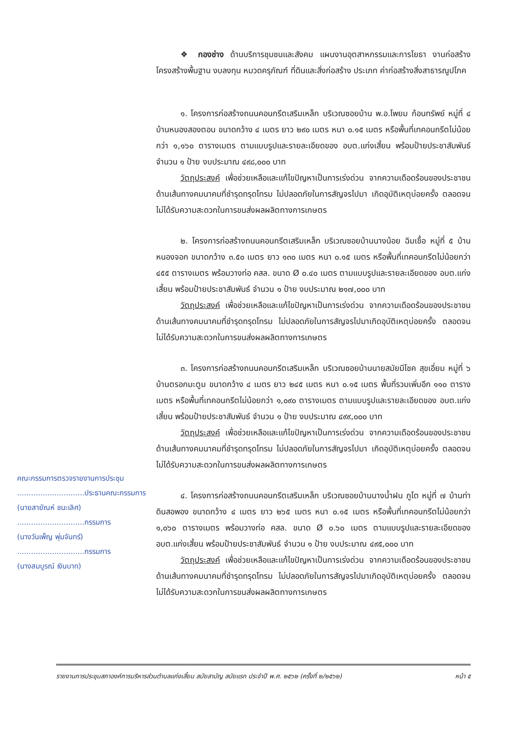❖ กองช่าง ด้านบริการชุมชนและสังคม แผนงานอุตสาหกรรมและการโยธา งานก่อสร้างโครงสร้างพื้นฐาน งบลงทุน หมวดครุภัณฑ์ ที่ดินและสิ่งก่อสร้าง ประเภท ค่าก่อสร้างสิ่งสาธารณูปโภค
๑. โครงการก่อสร้างถนนคอนกรีตเสริมเหล็ก บริเวณซอยบ้าน พ.อ.โพยม ก้อนทรัพย์ หมู่ที่ ๔ บ้านหนองสองตอน ขนาดกว้าง ๔ เมตร ยาว ๒๙๐ เมตร หนา ๐.๑๕ เมตร หรือพื้นที่เทคอนกรีตไม่น้อยกว่า ๑,๑๖๐ ตารางเมตร ตามแบบรูปและรายละเอียดของ อบต.แก่งเสี้ยน พร้อมป้ายประชาสัมพันธ์ จำนวน ๑ ป้าย งบประมาณ ๔๙๘,๐๐๐ บาท
วัตถุประสงค์ เพื่อช่วยเหลือและแก้ไขปัญหาเป็นการเร่งด่วน จากความเดือดร้อนของประชาชนด้านเส้นทางคมนาคมที่ชำรุดทรุดโทรม ไม่ปลอดภัยในการสัญจรไปมา เกิดอุบัติเหตุบ่อยครั้ง ตลอดจนไม่ได้รับความสะดวกในการขนส่งผลผลิตทางการเกษตร
๒. โครงการก่อสร้างถนนคอนกรีตเสริมเหล็ก บริเวณซอยบ้านนางน้อย ฉิมเชื้อ หมู่ที่ ๕ บ้านหนองจอก ขนาดกว้าง ๓.๕๐ เมตร ยาว ๑๓๐ เมตร หนา ๐.๑๕ เมตร หรือพื้นที่เทคอนกรีตไม่น้อยกว่า ๔๕๕ ตารางเมตร พร้อมวางท่อ คสล. ขนาด Ø ๐.๔๐ เมตร ตามแบบรูปและรายละเอียดของ อบต.แก่งเสี้ยน พร้อมป้ายประชาสัมพันธ์ จำนวน ๑ ป้าย งบประมาณ ๒๑๗,๐๐๐ บาท
วัตถุประสงค์ เพื่อช่วยเหลือและแก้ไขปัญหาเป็นการเร่งด่วน จากความเดือดร้อนของประชาชนด้านเส้นทางคมนาคมที่ชำรุดทรุดโทรม ไม่ปลอดภัยในการสัญจรไปมาเกิดอุบัติเหตุบ่อยครั้ง ตลอดจนไม่ได้รับความสะดวกในการขนส่งผลผลิตทางการเกษตร
๓. โครงการก่อสร้างถนนคอนกรีตเสริมเหล็ก บริเวณซอยบ้านนายสมัยมีโชค สุขเอี่ยม หมู่ที่ ๖ บ้านตรอกมะตูม ขนาดกว้าง ๔ เมตร ยาว ๒๔๕ เมตร หนา ๐.๑๕ เมตร พื้นที่รวมเพิ่มอีก ๑๑๐ ตารางเมตร หรือพื้นที่เทคอนกรีตไม่น้อยกว่า ๑,๐๙๐ ตารางเมตร ตามแบบรูปและรายละเอียดของ อบต.แก่งเสี้ยน พร้อมป้ายประชาสัมพันธ์ จำนวน ๑ ป้าย งบประมาณ ๔๙๙,๐๐๐ บาท
วัตถุประสงค์ เพื่อช่วยเหลือและแก้ไขปัญหาเป็นการเร่งด่วน จากความเดือดร้อนของประชาชนด้านเส้นทางคมนาคมที่ชำรุดทรุดโทรม ไม่ปลอดภัยในการสัญจรไปมา เกิดอุบัติเหตุบ่อยครั้ง ตลอดจนไม่ได้รับความสะดวกในการขนส่งผลผลิตทางการเกษตร
๔. โครงการก่อสร้างถนนคอนกรีตเสริมเหล็ก บริเวณซอยบ้านนางน้ำฝน ภูโต หมู่ที่ ๗ บ้านท่าดินสอพอง ขนาดกว้าง ๔ เมตร ยาว ๒๖๕ เมตร หนา ๐.๑๕ เมตร หรือพื้นที่เทคอนกรีตไม่น้อยกว่า ๑,๐๖๐ ตารางเมตร พร้อมวางท่อ คสล. ขนาด Ø ๐.๖๐ เมตร ตามแบบรูปและรายละเอียดของ อบต.แก่งเสี้ยน พร้อมป้ายประชาสัมพันธ์ จำนวน ๑ ป้าย งบประมาณ ๔๙๕,๐๐๐ บาท
วัตถุประสงค์ เพื่อช่วยเหลือและแก้ไขปัญหาเป็นการเร่งด่วน จากความเดือดร้อนของประชาชนด้านเส้นทางคมนาคมที่ชำรุดทรุดโทรม ไม่ปลอดภัยในการสัญจรไปมาเกิดอุบัติเหตุบ่อยครั้ง ตลอดจนไม่ได้รับความสะดวกในการขนส่งผลผลิตทางการเกษตร
คณะกรรมการตรวจรายงานการประชุม
.............................ประธานคณะกรรมการ
(นายสายัณห์ ชนะเลิศ)
.............................กรรมการ
(นางวันเพ็ญ พุ่มจันทร์)
.............................กรรมการ
(นางสมบูรณ์ เงินบาท)
รายงานการประชุมสภาองค์การบริหารส่วนตำบลแก่งเสี้ยน สมัยสามัญ สมัยแรก ประจำปี พ.ศ. ๒๕๖๒ (ครั้งที่ ๒/๒๕๖๒) หน้า ๕